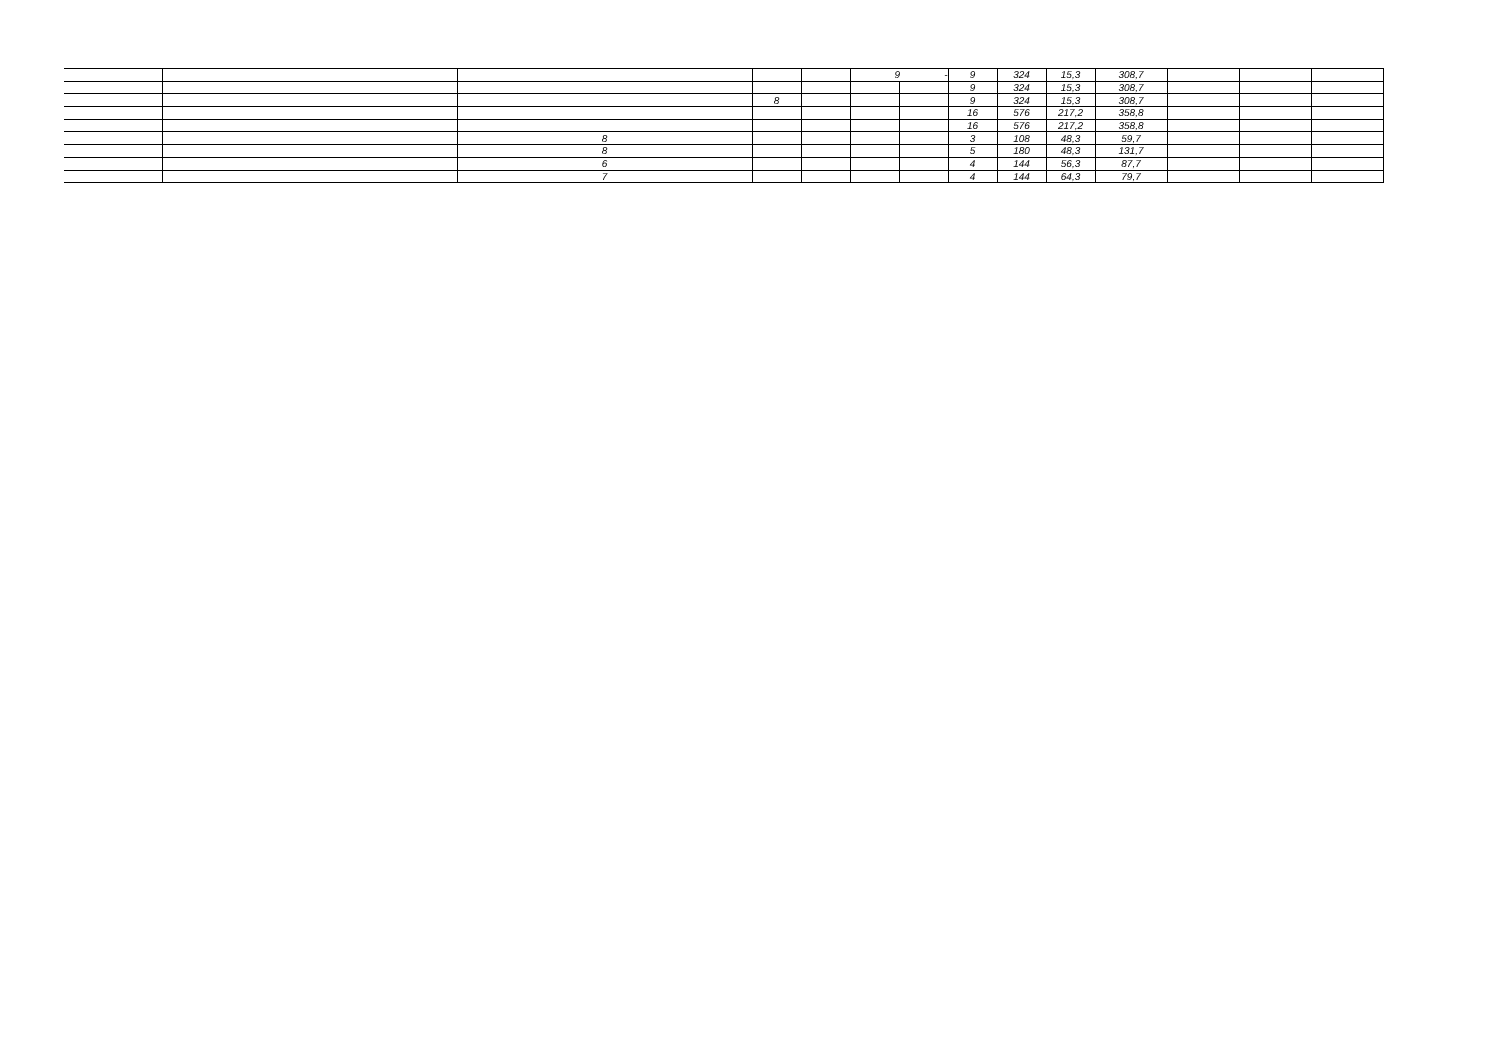| | | | | | 9 - | | 9 | 324 | 15,3 | 308,7 | | | |
| | | | | | | | 9 | 324 | 15,3 | 308,7 | | | |
| | | | 8 | | | | 9 | 324 | 15,3 | 308,7 | | | |
| | | | | | | | 16 | 576 | 217,2 | 358,8 | | | |
| | | | | | | | 16 | 576 | 217,2 | 358,8 | | | |
| | | 8 | | | | | 3 | 108 | 48,3 | 59,7 | | | |
| | | 8 | | | | | 5 | 180 | 48,3 | 131,7 | | | |
| | | 6 | | | | | 4 | 144 | 56,3 | 87,7 | | | |
| | | 7 | | | | | 4 | 144 | 64,3 | 79,7 | | | |